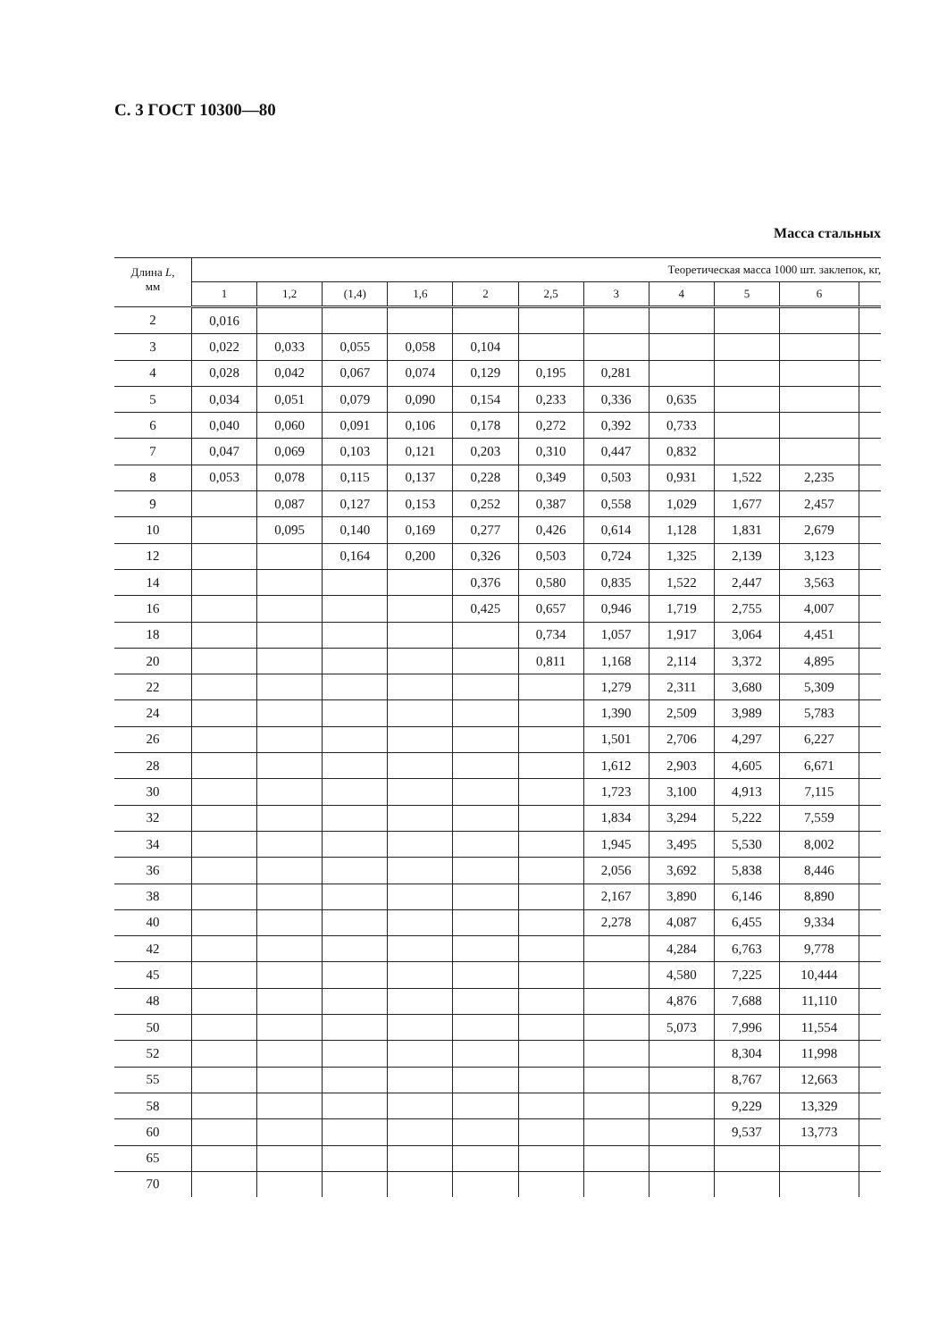С. 3 ГОСТ 10300—80
Масса стальных
| Длина L , мм | Теоретическая масса 1000 шт. заклепок, кг, | | | | | | | | | | |
| --- | --- | --- | --- | --- | --- | --- | --- | --- | --- | --- | --- |
| | 1 | 1,2 | (1,4) | 1,6 | 2 | 2,5 | 3 | 4 | 5 | 6 | |
| 2 | 0,016 | | | | | | | | | | |
| 3 | 0,022 | 0,033 | 0,055 | 0,058 | 0,104 | | | | | | |
| 4 | 0,028 | 0,042 | 0,067 | 0,074 | 0,129 | 0,195 | 0,281 | | | | |
| 5 | 0,034 | 0,051 | 0,079 | 0,090 | 0,154 | 0,233 | 0,336 | 0,635 | | | |
| 6 | 0,040 | 0,060 | 0,091 | 0,106 | 0,178 | 0,272 | 0,392 | 0,733 | | | |
| 7 | 0,047 | 0,069 | 0,103 | 0,121 | 0,203 | 0,310 | 0,447 | 0,832 | | | |
| 8 | 0,053 | 0,078 | 0,115 | 0,137 | 0,228 | 0,349 | 0,503 | 0,931 | 1,522 | 2,235 | |
| 9 | | 0,087 | 0,127 | 0,153 | 0,252 | 0,387 | 0,558 | 1,029 | 1,677 | 2,457 | |
| 10 | | 0,095 | 0,140 | 0,169 | 0,277 | 0,426 | 0,614 | 1,128 | 1,831 | 2,679 | |
| 12 | | | 0,164 | 0,200 | 0,326 | 0,503 | 0,724 | 1,325 | 2,139 | 3,123 | |
| 14 | | | | | 0,376 | 0,580 | 0,835 | 1,522 | 2,447 | 3,563 | |
| 16 | | | | | 0,425 | 0,657 | 0,946 | 1,719 | 2,755 | 4,007 | |
| 18 | | | | | | 0,734 | 1,057 | 1,917 | 3,064 | 4,451 | |
| 20 | | | | | | 0,811 | 1,168 | 2,114 | 3,372 | 4,895 | |
| 22 | | | | | | | 1,279 | 2,311 | 3,680 | 5,309 | |
| 24 | | | | | | | 1,390 | 2,509 | 3,989 | 5,783 | |
| 26 | | | | | | | 1,501 | 2,706 | 4,297 | 6,227 | |
| 28 | | | | | | | 1,612 | 2,903 | 4,605 | 6,671 | |
| 30 | | | | | | | 1,723 | 3,100 | 4,913 | 7,115 | |
| 32 | | | | | | | 1,834 | 3,294 | 5,222 | 7,559 | |
| 34 | | | | | | | 1,945 | 3,495 | 5,530 | 8,002 | |
| 36 | | | | | | | 2,056 | 3,692 | 5,838 | 8,446 | |
| 38 | | | | | | | 2,167 | 3,890 | 6,146 | 8,890 | |
| 40 | | | | | | | 2,278 | 4,087 | 6,455 | 9,334 | |
| 42 | | | | | | | | 4,284 | 6,763 | 9,778 | |
| 45 | | | | | | | | 4,580 | 7,225 | 10,444 | |
| 48 | | | | | | | | 4,876 | 7,688 | 11,110 | |
| 50 | | | | | | | | 5,073 | 7,996 | 11,554 | |
| 52 | | | | | | | | | 8,304 | 11,998 | |
| 55 | | | | | | | | | 8,767 | 12,663 | |
| 58 | | | | | | | | | 9,229 | 13,329 | |
| 60 | | | | | | | | | 9,537 | 13,773 | |
| 65 | | | | | | | | | | | |
| 70 | | | | | | | | | | | |